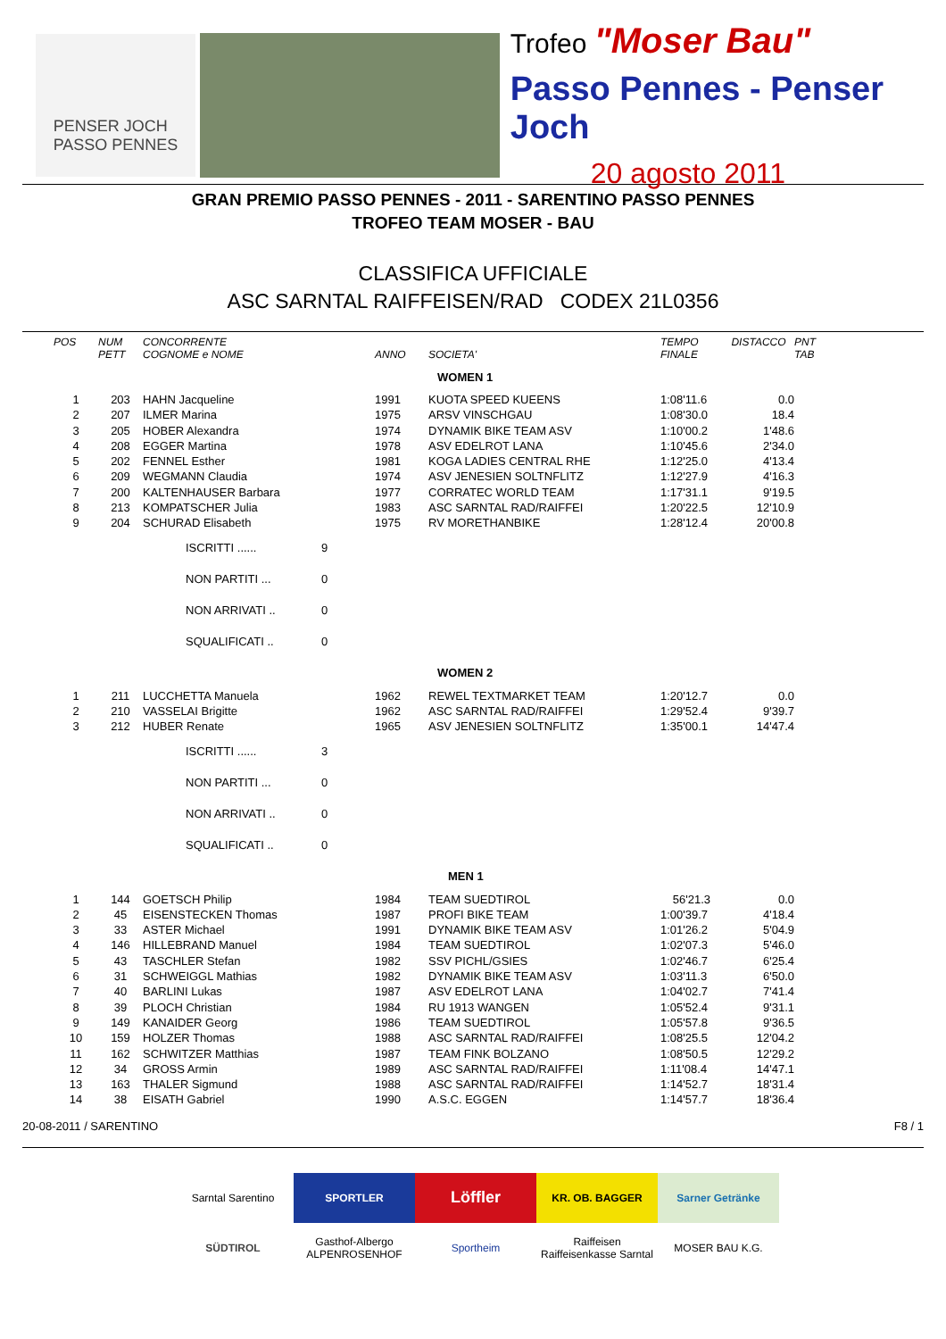PENSER JOCH
PASSO PENNES
Trofeo "Moser Bau"
Passo Pennes - Penser Joch
20 agosto 2011
GRAN PREMIO PASSO PENNES - 2011 - SARENTINO PASSO PENNES
TROFEO TEAM MOSER - BAU
CLASSIFICA UFFICIALE
ASC SARNTAL RAIFFEISEN/RAD CODEX 21L0356
| POS | NUM PETT | CONCORRENTE COGNOME e NOME | | ANNO | SOCIETA' | TEMPO FINALE | DISTACCO | PNT TAB |
| --- | --- | --- | --- | --- | --- | --- | --- | --- |
| | | | | | WOMEN 1 | | | |
| 1 | 203 | HAHN Jacqueline | | 1991 | KUOTA SPEED KUEENS | 1:08'11.6 | 0.0 | |
| 2 | 207 | ILMER Marina | | 1975 | ARSV VINSCHGAU | 1:08'30.0 | 18.4 | |
| 3 | 205 | HOBER Alexandra | | 1974 | DYNAMIK BIKE TEAM ASV | 1:10'00.2 | 1'48.6 | |
| 4 | 208 | EGGER Martina | | 1978 | ASV EDELROT LANA | 1:10'45.6 | 2'34.0 | |
| 5 | 202 | FENNEL Esther | | 1981 | KOGA LADIES CENTRAL RHE | 1:12'25.0 | 4'13.4 | |
| 6 | 209 | WEGMANN Claudia | | 1974 | ASV JENESIEN SOLTNFLITZ | 1:12'27.9 | 4'16.3 | |
| 7 | 200 | KALTENHAUSER Barbara | | 1977 | CORRATEC WORLD TEAM | 1:17'31.1 | 9'19.5 | |
| 8 | 213 | KOMPATSCHER Julia | | 1983 | ASC SARNTAL RAD/RAIFFEI | 1:20'22.5 | 12'10.9 | |
| 9 | 204 | SCHURAD Elisabeth | | 1975 | RV MORETHANBIKE | 1:28'12.4 | 20'00.8 | |
| | | ISCRITTI ...... | 9 | | | | | |
| | | NON PARTITI ... | 0 | | | | | |
| | | NON ARRIVATI .. | 0 | | | | | |
| | | SQUALIFICATI .. | 0 | | | | | |
| | | | | | WOMEN 2 | | | |
| 1 | 211 | LUCCHETTA Manuela | | 1962 | REWEL TEXTMARKET TEAM | 1:20'12.7 | 0.0 | |
| 2 | 210 | VASSELAI Brigitte | | 1962 | ASC SARNTAL RAD/RAIFFEI | 1:29'52.4 | 9'39.7 | |
| 3 | 212 | HUBER Renate | | 1965 | ASV JENESIEN SOLTNFLITZ | 1:35'00.1 | 14'47.4 | |
| | | ISCRITTI ...... | 3 | | | | | |
| | | NON PARTITI ... | 0 | | | | | |
| | | NON ARRIVATI .. | 0 | | | | | |
| | | SQUALIFICATI .. | 0 | | | | | |
| | | | | | MEN 1 | | | |
| 1 | 144 | GOETSCH Philip | | 1984 | TEAM SUEDTIROL | 56'21.3 | 0.0 | |
| 2 | 45 | EISENSTECKEN Thomas | | 1987 | PROFI BIKE TEAM | 1:00'39.7 | 4'18.4 | |
| 3 | 33 | ASTER Michael | | 1991 | DYNAMIK BIKE TEAM ASV | 1:01'26.2 | 5'04.9 | |
| 4 | 146 | HILLEBRAND Manuel | | 1984 | TEAM SUEDTIROL | 1:02'07.3 | 5'46.0 | |
| 5 | 43 | TASCHLER Stefan | | 1982 | SSV PICHL/GSIES | 1:02'46.7 | 6'25.4 | |
| 6 | 31 | SCHWEIGGL Mathias | | 1982 | DYNAMIK BIKE TEAM ASV | 1:03'11.3 | 6'50.0 | |
| 7 | 40 | BARLINI Lukas | | 1987 | ASV EDELROT LANA | 1:04'02.7 | 7'41.4 | |
| 8 | 39 | PLOCH Christian | | 1984 | RU 1913 WANGEN | 1:05'52.4 | 9'31.1 | |
| 9 | 149 | KANAIDER Georg | | 1986 | TEAM SUEDTIROL | 1:05'57.8 | 9'36.5 | |
| 10 | 159 | HOLZER Thomas | | 1988 | ASC SARNTAL RAD/RAIFFEI | 1:08'25.5 | 12'04.2 | |
| 11 | 162 | SCHWITZER Matthias | | 1987 | TEAM FINK BOLZANO | 1:08'50.5 | 12'29.2 | |
| 12 | 34 | GROSS Armin | | 1989 | ASC SARNTAL RAD/RAIFFEI | 1:11'08.4 | 14'47.1 | |
| 13 | 163 | THALER Sigmund | | 1988 | ASC SARNTAL RAD/RAIFFEI | 1:14'52.7 | 18'31.4 | |
| 14 | 38 | EISATH Gabriel | | 1990 | A.S.C. EGGEN | 1:14'57.7 | 18'36.4 | |
20-08-2011 / SARENTINO F8 / 1
Sarntal Sarentino
SPORTLER
Löffler
KR. OB. BAGGER
Sarner Getränke
SÜDTIROL
Gasthof-Albergo ALPENROSENHOF
Sportheim
Raiffeisen Raiffeisenkasse Sarntal
MOSER BAU K.G.